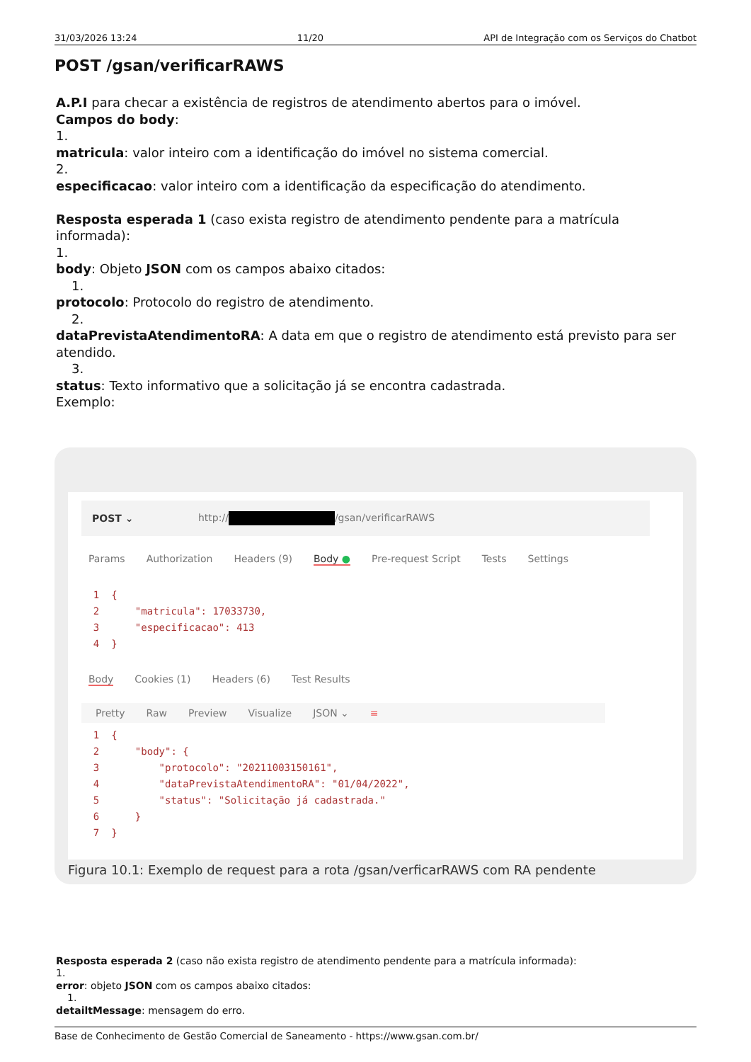31/03/2026 13:24 11/20 API de Integração com os Serviços do Chatbot
POST /gsan/verificarRAWS
A.P.I para checar a existência de registros de atendimento abertos para o imóvel.
Campos do body:
1.
matricula: valor inteiro com a identificação do imóvel no sistema comercial.
2.
especificacao: valor inteiro com a identificação da especificação do atendimento.
Resposta esperada 1 (caso exista registro de atendimento pendente para a matrícula informada):
1.
body: Objeto JSON com os campos abaixo citados:
1.
protocolo: Protocolo do registro de atendimento.
2.
dataPrevistaAtendimentoRA: A data em que o registro de atendimento está previsto para ser atendido.
3.
status: Texto informativo que a solicitação já se encontra cadastrada.
Exemplo:
POST ⌄ http:// /gsan/verificarRAWS
Params Authorization Headers (9) Body ● Pre-request Script Tests Settings
  1  {
  2      "matricula": 17033730,
  3      "especificacao": 413
  4  }
Body Cookies (1) Headers (6) Test Results
Pretty Raw Preview Visualize JSON ⌄ ≡
  1  {
  2      "body": {
  3          "protocolo": "20211003150161",
  4          "dataPrevistaAtendimentoRA": "01/04/2022",
  5          "status": "Solicitação já cadastrada."
  6      }
  7  }
Figura 10.1: Exemplo de request para a rota /gsan/verficarRAWS com RA pendente
Resposta esperada 2 (caso não exista registro de atendimento pendente para a matrícula informada):
1.
error: objeto JSON com os campos abaixo citados:
1.
detailtMessage: mensagem do erro.
Base de Conhecimento de Gestão Comercial de Saneamento - https://www.gsan.com.br/